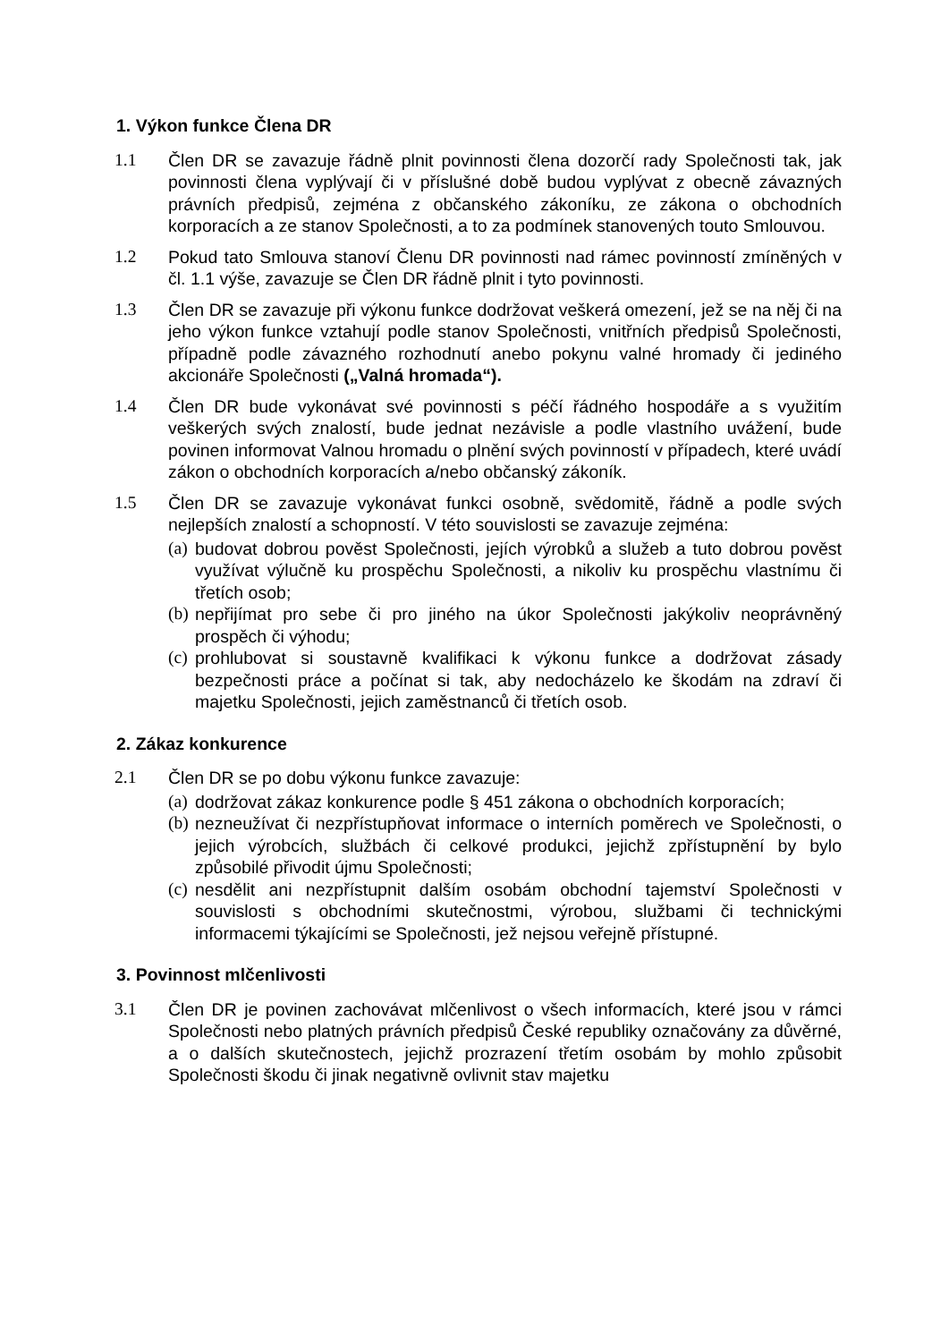1. Výkon funkce Člena DR
1.1 Člen DR se zavazuje řádně plnit povinnosti člena dozorčí rady Společnosti tak, jak povinnosti člena vyplývají či v příslušné době budou vyplývat z obecně závazných právních předpisů, zejména z občanského zákoníku, ze zákona o obchodních korporacích a ze stanov Společnosti, a to za podmínek stanovených touto Smlouvou.
1.2 Pokud tato Smlouva stanoví Členu DR povinnosti nad rámec povinností zmíněných v čl. 1.1 výše, zavazuje se Člen DR řádně plnit i tyto povinnosti.
1.3 Člen DR se zavazuje při výkonu funkce dodržovat veškerá omezení, jež se na něj či na jeho výkon funkce vztahují podle stanov Společnosti, vnitřních předpisů Společnosti, případně podle závazného rozhodnutí anebo pokynu valné hromady či jediného akcionáře Společnosti („Valná hromada“).
1.4 Člen DR bude vykonávat své povinnosti s péčí řádného hospodáře a s využitím veškerých svých znalostí, bude jednat nezávisle a podle vlastního uvážení, bude povinen informovat Valnou hromadu o plnění svých povinností v případech, které uvádí zákon o obchodních korporacích a/nebo občanský zákoník.
1.5 Člen DR se zavazuje vykonávat funkci osobně, svědomitě, řádně a podle svých nejlepších znalostí a schopností. V této souvislosti se zavazuje zejména:
(a)
budovat dobrou pověst Společnosti, jejích výrobků a služeb a tuto dobrou pověst využívat výlučně ku prospěchu Společnosti, a nikoliv ku prospěchu vlastnímu či třetích osob;
(b)
nepřijímat pro sebe či pro jiného na úkor Společnosti jakýkoliv neoprávněný prospěch či výhodu;
(c)
prohlubovat si soustavně kvalifikaci k výkonu funkce a dodržovat zásady bezpečnosti práce a počínat si tak, aby nedocházelo ke škodám na zdraví či majetku Společnosti, jejich zaměstnanců či třetích osob.
2. Zákaz konkurence
2.1 Člen DR se po dobu výkonu funkce zavazuje:
(a)
dodržovat zákaz konkurence podle § 451 zákona o obchodních korporacích;
(b)
nezneužívat či nezpřístupňovat informace o interních poměrech ve Společnosti, o jejich výrobcích, službách či celkové produkci, jejichž zpřístupnění by bylo způsobilé přivodit újmu Společnosti;
(c)
nesdělit ani nezpřístupnit dalším osobám obchodní tajemství Společnosti v souvislosti s obchodními skutečnostmi, výrobou, službami či technickými informacemi týkajícími se Společnosti, jež nejsou veřejně přístupné.
3. Povinnost mlčenlivosti
3.1 Člen DR je povinen zachovávat mlčenlivost o všech informacích, které jsou v rámci Společnosti nebo platných právních předpisů České republiky označovány za důvěrné, a o dalších skutečnostech, jejichž prozrazení třetím osobám by mohlo způsobit Společnosti škodu či jinak negativně ovlivnit stav majetku